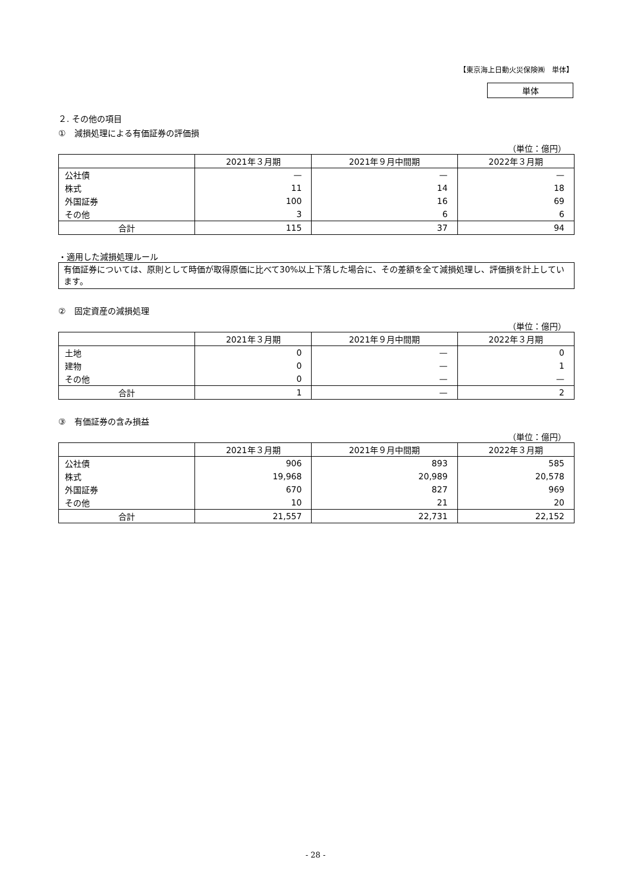【東京海上日動火災保険㈱　単体】
単体
２. その他の項目
①　減損処理による有価証券の評価損
（単位：億円）
| | 2021年３月期 | 2021年９月中間期 | 2022年３月期 |
| --- | --- | --- | --- |
| 公社債 | — | — | — |
| 株式 | 11 | 14 | 18 |
| 外国証券 | 100 | 16 | 69 |
| その他 | 3 | 6 | 6 |
| 合計 | 115 | 37 | 94 |
・適用した減損処理ルール
有価証券については、原則として時価が取得原価に比べて30%以上下落した場合に、その差額を全て減損処理し、評価損を計上しています。
②　固定資産の減損処理
（単位：億円）
| | 2021年３月期 | 2021年９月中間期 | 2022年３月期 |
| --- | --- | --- | --- |
| 土地 | 0 | — | 0 |
| 建物 | 0 | — | 1 |
| その他 | 0 | — | — |
| 合計 | 1 | — | 2 |
③　有価証券の含み損益
（単位：億円）
| | 2021年３月期 | 2021年９月中間期 | 2022年３月期 |
| --- | --- | --- | --- |
| 公社債 | 906 | 893 | 585 |
| 株式 | 19,968 | 20,989 | 20,578 |
| 外国証券 | 670 | 827 | 969 |
| その他 | 10 | 21 | 20 |
| 合計 | 21,557 | 22,731 | 22,152 |
- 28 -